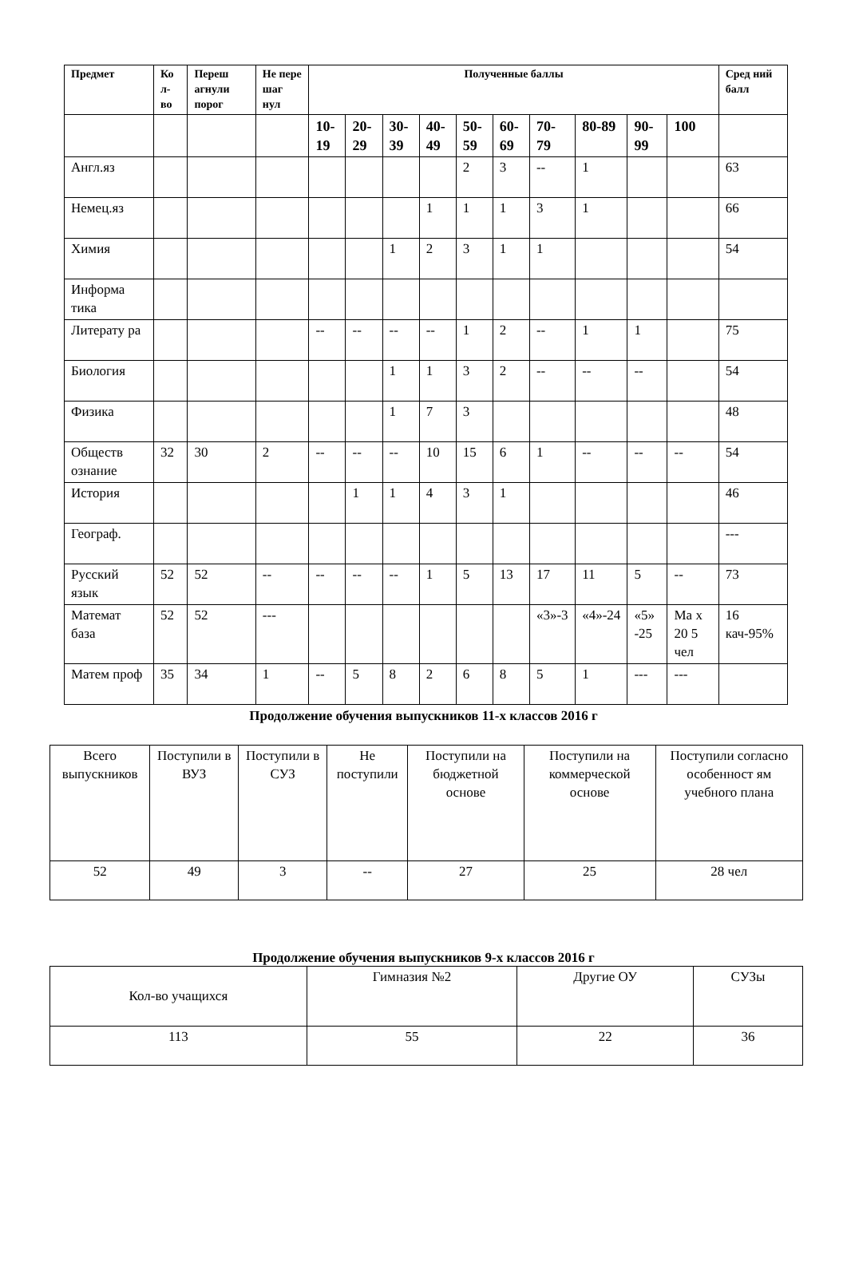| Предмет | Ко л-во | Переш агнули порог | Не пере шаг нул | Полученные баллы | | | | | | | | | | Сред ний балл |
| --- | --- | --- | --- | --- | --- | --- | --- | --- | --- | --- | --- | --- | --- | --- |
| | | | | 10-19 | 20-29 | 30-39 | 40-49 | 50-59 | 60-69 | 70-79 | 80-89 | 90-99 | 100 | |
| Англ.яз | | | | | | | | 2 | 3 | -- | 1 | | | 63 |
| Немец.яз | | | | | | | 1 | 1 | 1 | 3 | 1 | | | 66 |
| Химия | | | | | | 1 | 2 | 3 | 1 | 1 | | | | 54 |
| Информа тика | | | | | | | | | | | | | | |
| Литерату ра | | | | -- | -- | -- | -- | 1 | 2 | -- | 1 | 1 | | 75 |
| Биология | | | | | | 1 | 1 | 3 | 2 | -- | -- | -- | | 54 |
| Физика | | | | | | 1 | 7 | 3 | | | | | | 48 |
| Обществ ознание | 32 | 30 | 2 | -- | -- | -- | 10 | 15 | 6 | 1 | -- | -- | -- | 54 |
| История | | | | | 1 | 1 | 4 | 3 | 1 | | | | | 46 |
| Географ. | | | | | | | | | | | | | | --- |
| Русский язык | 52 | 52 | -- | -- | -- | -- | 1 | 5 | 13 | 17 | 11 | 5 | -- | 73 |
| Математ база | 52 | 52 | --- | | | | | | | «3»-3 | «4»-24 | «5» -25 | Ма х 20 5 чел | 16 кач-95% |
| Матем проф | 35 | 34 | 1 | -- | 5 | 8 | 2 | 6 | 8 | 5 | 1 | --- | --- | |
Продолжение обучения выпускников 11-х классов 2016 г
| Всего выпускников | Поступили в ВУЗ | Поступили в СУЗ | Не поступили | Поступили на бюджетной основе | Поступили на коммерческой основе | Поступили согласно особенност ям учебного плана |
| 52 | 49 | 3 | -- | 27 | 25 | 28 чел |
Продолжение обучения выпускников 9-х классов 2016 г
| Кол-во учащихся | Гимназия №2 | Другие ОУ | СУЗы |
| 113 | 55 | 22 | 36 |